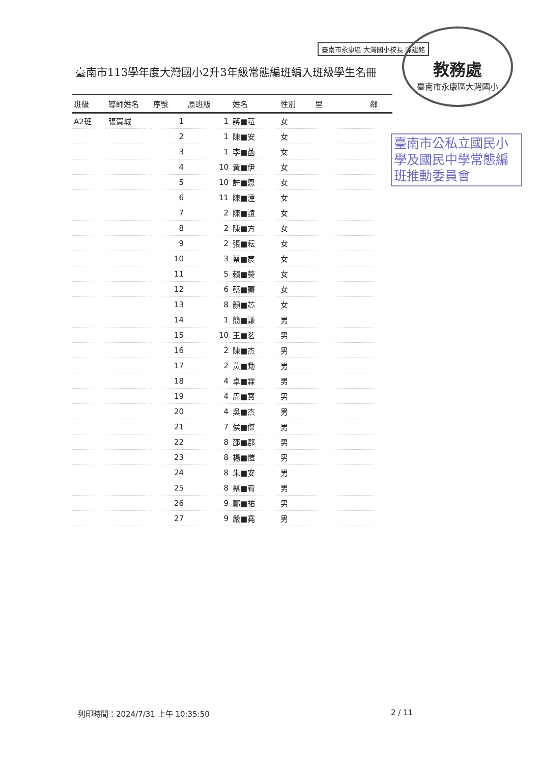臺南市永康區 大灣國小校長 陳建銘
教務處
臺南市永康區大灣國小
臺南市113學年度大灣國小2升3年級常態編班編入班級學生名冊
臺南市公私立國民小學及國民中學常態編班推動委員會
| 班級 | 導師姓名 | 序號 | 原班級 | 姓名 | 性別 | 里 | 鄰 |
| --- | --- | --- | --- | --- | --- | --- | --- |
| A2班 | 張賀城 | 1 | 1 | 蔣■菈 | 女 | | |
| | | 2 | 1 | 陳■安 | 女 | | |
| | | 3 | 1 | 李■菡 | 女 | | |
| | | 4 | 10 | 黃■伊 | 女 | | |
| | | 5 | 10 | 許■恩 | 女 | | |
| | | 6 | 11 | 陳■潼 | 女 | | |
| | | 7 | 2 | 陳■誼 | 女 | | |
| | | 8 | 2 | 陳■方 | 女 | | |
| | | 9 | 2 | 張■耘 | 女 | | |
| | | 10 | 3 | 蔡■宸 | 女 | | |
| | | 11 | 5 | 賴■葵 | 女 | | |
| | | 12 | 6 | 蔡■蓁 | 女 | | |
| | | 13 | 8 | 顏■芯 | 女 | | |
| | | 14 | 1 | 簡■謙 | 男 | | |
| | | 15 | 10 | 王■茗 | 男 | | |
| | | 16 | 2 | 陳■杰 | 男 | | |
| | | 17 | 2 | 黃■勳 | 男 | | |
| | | 18 | 4 | 卓■霖 | 男 | | |
| | | 19 | 4 | 周■寶 | 男 | | |
| | | 20 | 4 | 吳■杰 | 男 | | |
| | | 21 | 7 | 侯■傑 | 男 | | |
| | | 22 | 8 | 邵■郡 | 男 | | |
| | | 23 | 8 | 楊■愷 | 男 | | |
| | | 24 | 8 | 朱■安 | 男 | | |
| | | 25 | 8 | 蔡■宥 | 男 | | |
| | | 26 | 9 | 鄭■祐 | 男 | | |
| | | 27 | 9 | 嚴■堯 | 男 | | |
列印時間：2024/7/31 上午 10:35:50
2 / 11